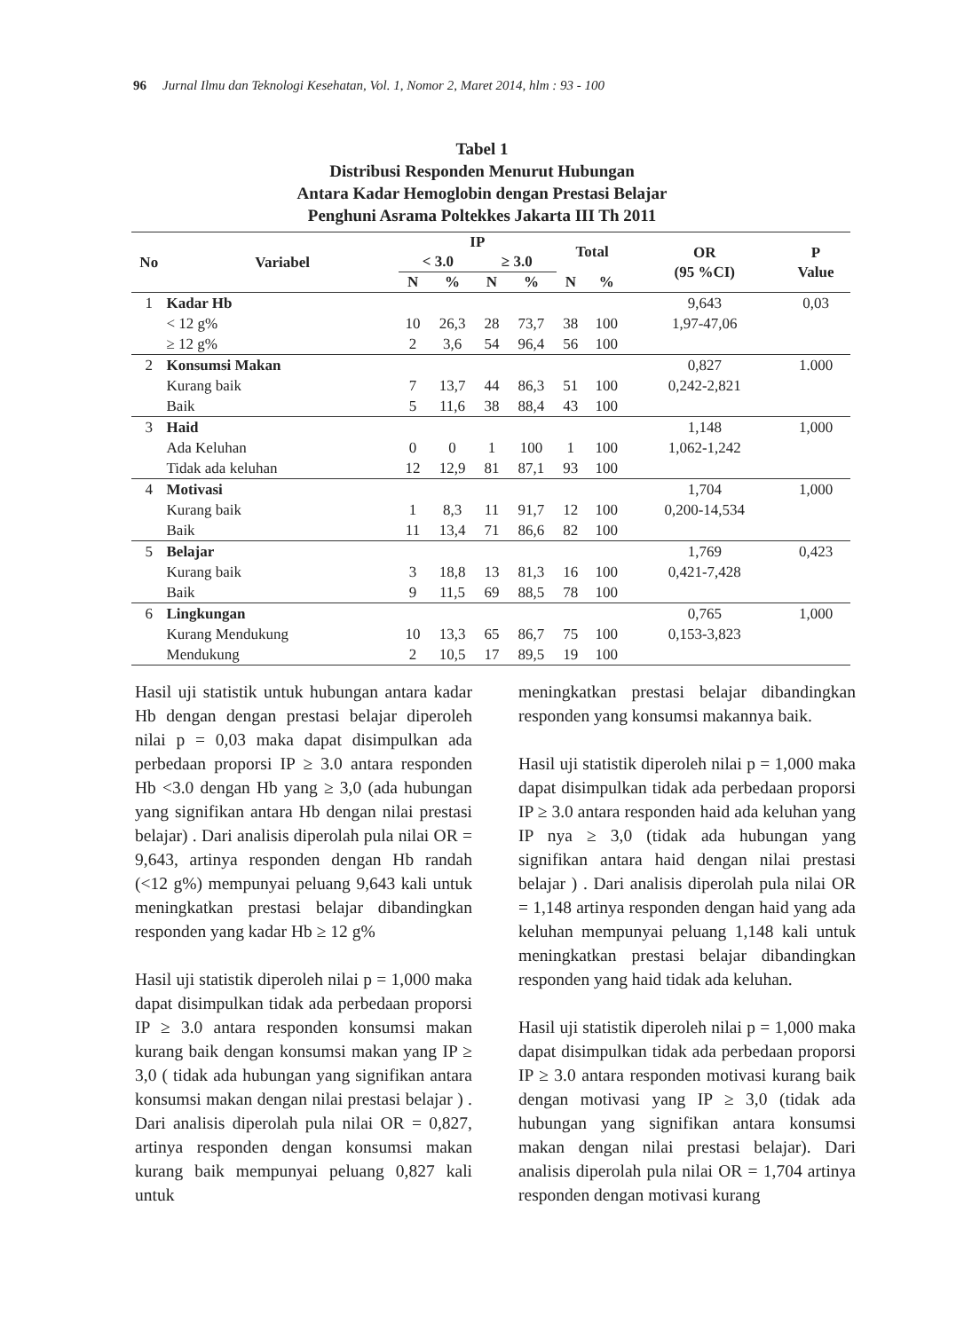96 Jurnal Ilmu dan Teknologi Kesehatan, Vol. 1, Nomor 2, Maret 2014, hlm : 93 - 100
Tabel 1
Distribusi Responden Menurut Hubungan
Antara Kadar Hemoglobin dengan Prestasi Belajar
Penghuni Asrama Poltekkes Jakarta III Th 2011
| No | Variabel | IP | | | | Total | | OR (95 %CI) | P Value |
| --- | --- | --- | --- | --- | --- | --- | --- | --- | --- |
| | | < 3.0 | | ≥ 3.0 | | | | | |
| | | N | % | N | % | N | % | | |
| 1 | Kadar Hb | | | | | | | 9,643 | 0,03 |
| | < 12 g% | 10 | 26,3 | 28 | 73,7 | 38 | 100 | 1,97-47,06 | |
| | ≥ 12 g% | 2 | 3,6 | 54 | 96,4 | 56 | 100 | | |
| 2 | Konsumsi Makan | | | | | | | 0,827 | 1.000 |
| | Kurang baik | 7 | 13,7 | 44 | 86,3 | 51 | 100 | 0,242-2,821 | |
| | Baik | 5 | 11,6 | 38 | 88,4 | 43 | 100 | | |
| 3 | Haid | | | | | | | 1,148 | 1,000 |
| | Ada Keluhan | 0 | 0 | 1 | 100 | 1 | 100 | 1,062-1,242 | |
| | Tidak ada keluhan | 12 | 12,9 | 81 | 87,1 | 93 | 100 | | |
| 4 | Motivasi | | | | | | | 1,704 | 1,000 |
| | Kurang baik | 1 | 8,3 | 11 | 91,7 | 12 | 100 | 0,200-14,534 | |
| | Baik | 11 | 13,4 | 71 | 86,6 | 82 | 100 | | |
| 5 | Belajar | | | | | | | 1,769 | 0,423 |
| | Kurang baik | 3 | 18,8 | 13 | 81,3 | 16 | 100 | 0,421-7,428 | |
| | Baik | 9 | 11,5 | 69 | 88,5 | 78 | 100 | | |
| 6 | Lingkungan | | | | | | | 0,765 | 1,000 |
| | Kurang Mendukung | 10 | 13,3 | 65 | 86,7 | 75 | 100 | 0,153-3,823 | |
| | Mendukung | 2 | 10,5 | 17 | 89,5 | 19 | 100 | | |
Hasil uji statistik untuk hubungan antara kadar Hb dengan dengan prestasi belajar diperoleh nilai p = 0,03 maka dapat disimpulkan ada perbedaan proporsi IP ≥ 3.0 antara responden Hb <3.0 dengan Hb yang ≥ 3,0 (ada hubungan yang signifikan antara Hb dengan nilai prestasi belajar) . Dari analisis diperolah pula nilai OR = 9,643, artinya responden dengan Hb randah (<12 g%) mempunyai peluang 9,643 kali untuk meningkatkan prestasi belajar dibandingkan responden yang kadar Hb ≥ 12 g%
Hasil uji statistik diperoleh nilai p = 1,000 maka dapat disimpulkan tidak ada perbedaan proporsi IP ≥ 3.0 antara responden konsumsi makan kurang baik dengan konsumsi makan yang IP ≥ 3,0 ( tidak ada hubungan yang signifikan antara konsumsi makan dengan nilai prestasi belajar ) . Dari analisis diperolah pula nilai OR = 0,827, artinya responden dengan konsumsi makan kurang baik mempunyai peluang 0,827 kali untuk
meningkatkan prestasi belajar dibandingkan responden yang konsumsi makannya baik.
Hasil uji statistik diperoleh nilai p = 1,000 maka dapat disimpulkan tidak ada perbedaan proporsi IP ≥ 3.0 antara responden haid ada keluhan yang IP nya ≥ 3,0 (tidak ada hubungan yang signifikan antara haid dengan nilai prestasi belajar ) . Dari analisis diperolah pula nilai OR = 1,148 artinya responden dengan haid yang ada keluhan mempunyai peluang 1,148 kali untuk meningkatkan prestasi belajar dibandingkan responden yang haid tidak ada keluhan.
Hasil uji statistik diperoleh nilai p = 1,000 maka dapat disimpulkan tidak ada perbedaan proporsi IP ≥ 3.0 antara responden motivasi kurang baik dengan motivasi yang IP ≥ 3,0 (tidak ada hubungan yang signifikan antara konsumsi makan dengan nilai prestasi belajar). Dari analisis diperolah pula nilai OR = 1,704 artinya responden dengan motivasi kurang